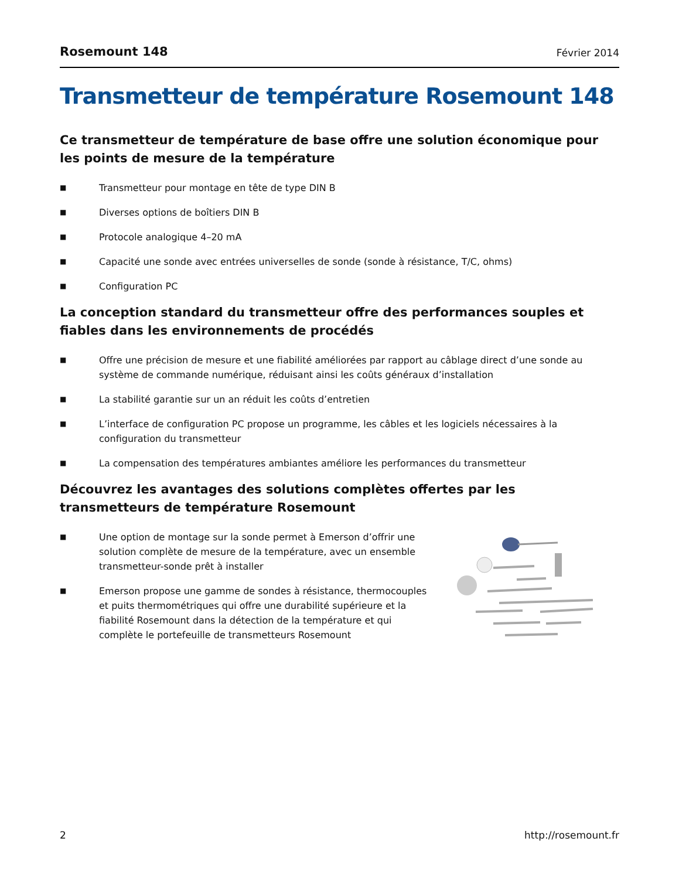Rosemount 148 Février 2014
Transmetteur de température Rosemount 148
Ce transmetteur de température de base offre une solution économique pour les points de mesure de la température
■ Transmetteur pour montage en tête de type DIN B
■ Diverses options de boîtiers DIN B
■ Protocole analogique 4–20 mA
■ Capacité une sonde avec entrées universelles de sonde (sonde à résistance, T/C, ohms)
■ Configuration PC
La conception standard du transmetteur offre des performances souples et fiables dans les environnements de procédés
■ Offre une précision de mesure et une fiabilité améliorées par rapport au câblage direct d’une sonde au système de commande numérique, réduisant ainsi les coûts généraux d’installation
■ La stabilité garantie sur un an réduit les coûts d’entretien
■ L’interface de configuration PC propose un programme, les câbles et les logiciels nécessaires à la configuration du transmetteur
■ La compensation des températures ambiantes améliore les performances du transmetteur
Découvrez les avantages des solutions complètes offertes par les transmetteurs de température Rosemount
■ Une option de montage sur la sonde permet à Emerson d’offrir une solution complète de mesure de la température, avec un ensemble transmetteur-sonde prêt à installer
■ Emerson propose une gamme de sondes à résistance, thermocouples et puits thermométriques qui offre une durabilité supérieure et la fiabilité Rosemount dans la détection de la température et qui complète le portefeuille de transmetteurs Rosemount
2 http://rosemount.fr